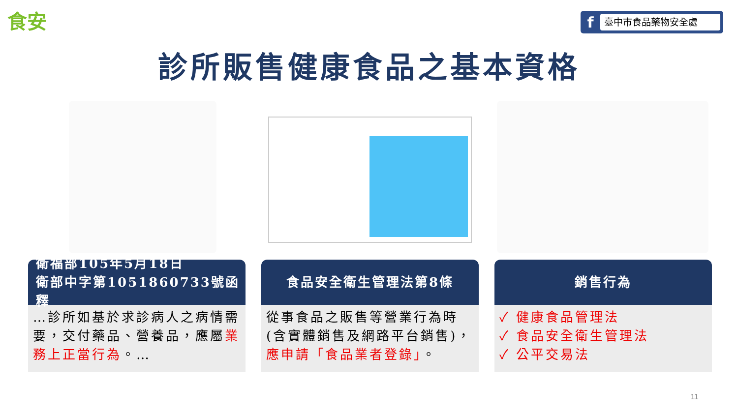食安
f
臺中市食品藥物安全處
診所販售健康食品之基本資格
衛福部105年5月18日
衛部中字第1051860733號函釋
…診所如基於求診病人之病情需要，交付藥品、營養品，應屬業務上正當行為。…
食品安全衛生管理法第8條
從事食品之販售等營業行為時(含實體銷售及網路平台銷售)，應申請「食品業者登錄」。
銷售行為
✓ 健康食品管理法
✓ 食品安全衛生管理法
✓ 公平交易法
11